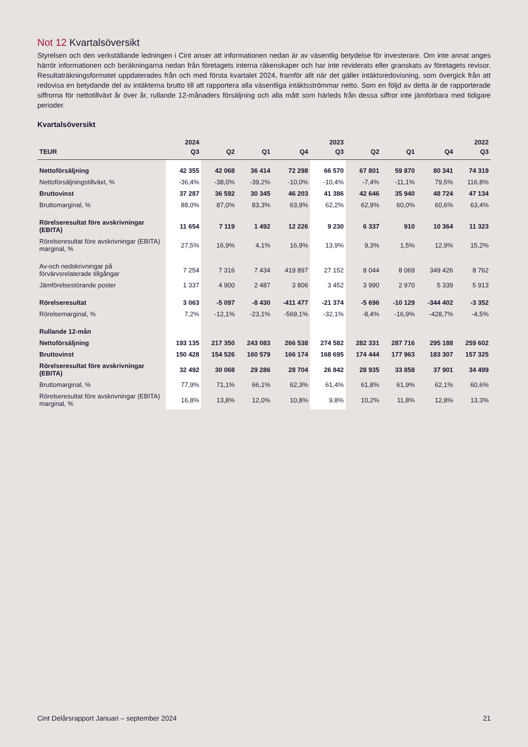Not 12 Kvartalsöversikt
Styrelsen och den verkställande ledningen i Cint anser att informationen nedan är av väsentlig betydelse för investerare. Om inte annat anges härrör informationen och beräkningarna nedan från företagets interna räkenskaper och har inte reviderats eller granskats av företagets revisor. Resultaträkningsformatet uppdaterades från och med första kvartalet 2024, framför allt när det gäller intäktsredovisning, som övergick från att redovisa en betydande del av intäkterna brutto till att rapportera alla väsentliga intäktsströmmar netto. Som en följd av detta är de rapporterade siffrorna för nettotillväxt år över år, rullande 12-månaders försäljning och alla mått som härleds från dessa siffror inte jämförbara med tidigare perioder.
Kvartalsöversikt
| | 2024 | | | | 2023 | | | | 2022 |
| --- | --- | --- | --- | --- | --- | --- | --- | --- | --- |
| TEUR | Q3 | Q2 | Q1 | Q4 | Q3 | Q2 | Q1 | Q4 | Q3 |
| Nettoförsäljning | 42 355 | 42 068 | 36 414 | 72 298 | 66 570 | 67 801 | 59 870 | 80 341 | 74 319 |
| Nettoförsäljningstillväxt, % | -36,4% | -38,0% | -39,2% | -10,0% | -10,4% | -7,4% | -11,1% | 79,5% | 116,8% |
| Bruttovinst | 37 287 | 36 592 | 30 345 | 46 203 | 41 386 | 42 646 | 35 940 | 48 724 | 47 134 |
| Bruttomarginal, % | 88,0% | 87,0% | 83,3% | 63,9% | 62,2% | 62,9% | 60,0% | 60,6% | 63,4% |
| Rörelseresultat före avskrivningar (EBITA) | 11 654 | 7 119 | 1 492 | 12 226 | 9 230 | 6 337 | 910 | 10 364 | 11 323 |
| Rörelseresultat före avskrivningar (EBITA) marginal, % | 27,5% | 16,9% | 4,1% | 16,9% | 13,9% | 9,3% | 1,5% | 12,9% | 15,2% |
| Av-och nedskrivningar på förvärvsrelaterade tillgångar | 7 254 | 7 316 | 7 434 | 419 897 | 27 152 | 8 044 | 8 069 | 349 426 | 8 762 |
| Jämförelsestörande poster | 1 337 | 4 900 | 2 487 | 3 806 | 3 452 | 3 990 | 2 970 | 5 339 | 5 913 |
| Rörelseresultat | 3 063 | -5 097 | -8 430 | -411 477 | -21 374 | -5 696 | -10 129 | -344 402 | -3 352 |
| Rörelsemarginal, % | 7,2% | -12,1% | -23,1% | -569,1% | -32,1% | -8,4% | -16,9% | -428,7% | -4,5% |
| Rullande 12-mån | | | | | | | | | |
| Nettoförsäljning | 193 135 | 217 350 | 243 083 | 266 538 | 274 582 | 282 331 | 287 716 | 295 188 | 259 602 |
| Bruttovinst | 150 428 | 154 526 | 160 579 | 166 174 | 168 695 | 174 444 | 177 963 | 183 307 | 157 325 |
| Rörelseresultat före avskrivningar (EBITA) | 32 492 | 30 068 | 29 286 | 28 704 | 26 842 | 28 935 | 33 858 | 37 901 | 34 499 |
| Bruttomarginal, % | 77,9% | 71,1% | 66,1% | 62,3% | 61,4% | 61,8% | 61,9% | 62,1% | 60,6% |
| Rörelseresultat före avskrivningar (EBITA) marginal, % | 16,8% | 13,8% | 12,0% | 10,8% | 9,8% | 10,2% | 11,8% | 12,8% | 13,3% |
Cint Delårsrapport Januari – september 2024 21